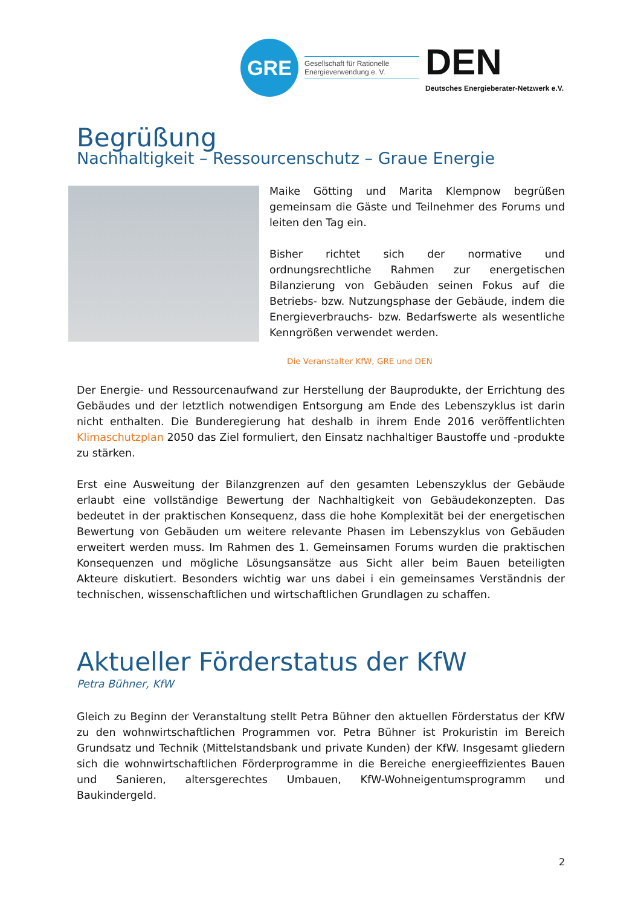GRE
Gesellschaft für Rationelle Energieverwendung e. V.
DEN
Deutsches Energieberater-Netzwerk e.V.
Begrüßung
Nachhaltigkeit – Ressourcenschutz – Graue Energie
Maike Götting und Marita Klempnow begrüßen gemeinsam die Gäste und Teilnehmer des Forums und leiten den Tag ein.
Bisher richtet sich der normative und ordnungsrechtliche Rahmen zur energetischen Bilanzierung von Gebäuden seinen Fokus auf die Betriebs- bzw. Nutzungsphase der Gebäude, indem die Energieverbrauchs- bzw. Bedarfswerte als wesentliche Kenngrößen verwendet werden.
Die Veranstalter KfW, GRE und DEN
Der Energie- und Ressourcenaufwand zur Herstellung der Bauprodukte, der Errichtung des Gebäudes und der letztlich notwendigen Entsorgung am Ende des Lebenszyklus ist darin nicht enthalten. Die Bunderegierung hat deshalb in ihrem Ende 2016 veröffentlichten Klimaschutzplan 2050 das Ziel formuliert, den Einsatz nachhaltiger Baustoffe und -produkte zu stärken.
Erst eine Ausweitung der Bilanzgrenzen auf den gesamten Lebenszyklus der Gebäude erlaubt eine vollständige Bewertung der Nachhaltigkeit von Gebäudekonzepten. Das bedeutet in der praktischen Konsequenz, dass die hohe Komplexität bei der energetischen Bewertung von Gebäuden um weitere relevante Phasen im Lebenszyklus von Gebäuden erweitert werden muss. Im Rahmen des 1. Gemeinsamen Forums wurden die praktischen Konsequenzen und mögliche Lösungsansätze aus Sicht aller beim Bauen beteiligten Akteure diskutiert. Besonders wichtig war uns dabei i ein gemeinsames Verständnis der technischen, wissenschaftlichen und wirtschaftlichen Grundlagen zu schaffen.
Aktueller Förderstatus der KfW
Petra Bühner, KfW
Gleich zu Beginn der Veranstaltung stellt Petra Bühner den aktuellen Förderstatus der KfW zu den wohnwirtschaftlichen Programmen vor. Petra Bühner ist Prokuristin im Bereich Grundsatz und Technik (Mittelstandsbank und private Kunden) der KfW. Insgesamt gliedern sich die wohnwirtschaftlichen Förderprogramme in die Bereiche energieeffizientes Bauen und Sanieren, altersgerechtes Umbauen, KfW-Wohneigentumsprogramm und Baukindergeld.
2